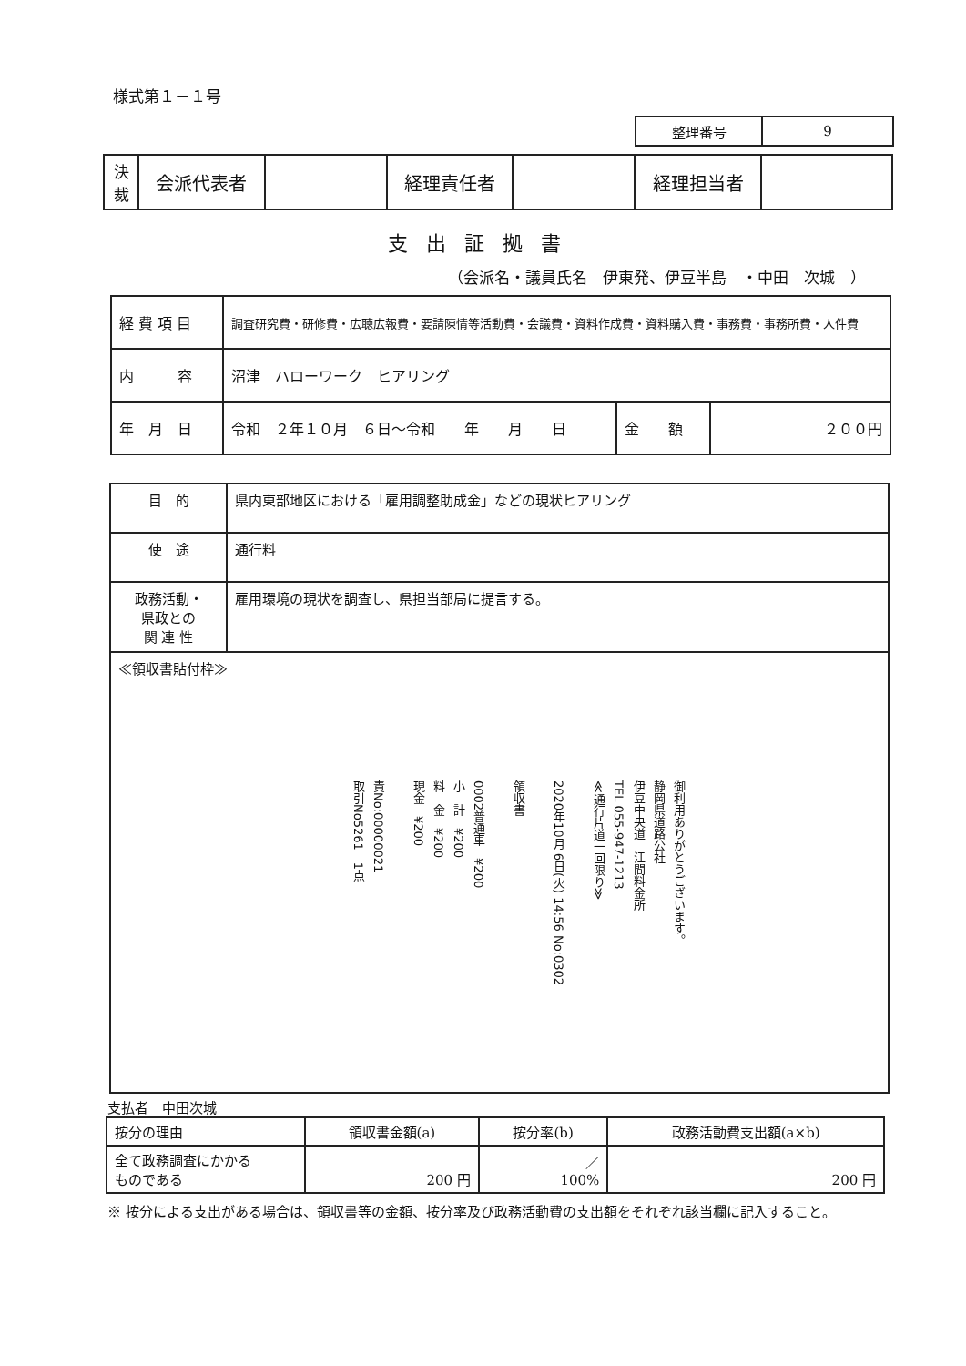様式第１－１号
| 整理番号 | 9 |
| 決 裁 | 会派代表者 | | 経理責任者 | | 経理担当者 | |
支出証拠書
（会派名・議員氏名　伊東発、伊豆半島　・中田　次城　）
| 経 費 項 目 | 調査研究費・研修費・広聴広報費・要請陳情等活動費・会議費・資料作成費・資料購入費・事務費・事務所費・人件費 | | |
| 内 容 | 沼津 ハローワーク ヒアリング | | |
| 年 月 日 | 令和 ２年１０月 ６日～令和 年 月 日 | 金 額 | ２００円 |
| 目 的 | 県内東部地区における「雇用調整助成金」などの現状ヒアリング |
| 使 途 | 通行料 |
| 政務活動・ 県政との 関 連 性 | 雇用環境の現状を調査し、県担当部局に提言する。 |
| ≪領収書貼付枠≫ 御利用ありがとうございます。 静岡県道路公社 伊豆中央道 江間料金所 TEL 055-947-1213 ≪通行片道一回限り≫ 2020年10月 6日(火) 14:56 No:0302 領収書 0002普通車 ¥200 小 計 ¥200 料 金 ¥200 現金 ¥200 責No:00000021 取引No5261 1点 | |
支払者　中田次城
| 按分の理由 | 領収書金額(a) | 按分率(b) | 政務活動費支出額(a×b) |
| 全て政務調査にかかる ものである | 200 円 | ／ 100% | 200 円 |
※ 按分による支出がある場合は、領収書等の金額、按分率及び政務活動費の支出額をそれぞれ該当欄に記入すること。